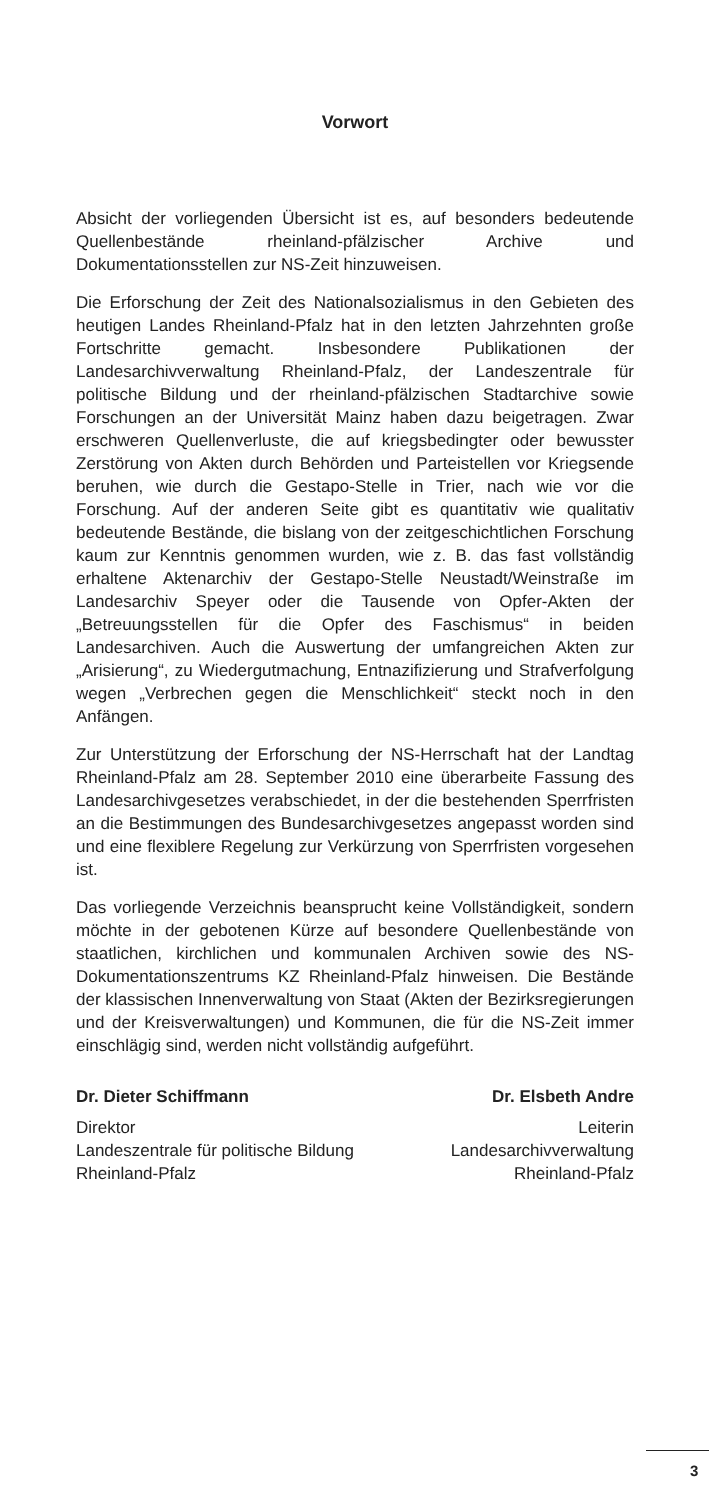Vorwort
Absicht der vorliegenden Übersicht ist es, auf besonders bedeutende Quellenbestände rheinland-pfälzischer Archive und Dokumentationsstellen zur NS-Zeit hinzuweisen.
Die Erforschung der Zeit des Nationalsozialismus in den Gebieten des heutigen Landes Rheinland-Pfalz hat in den letzten Jahrzehnten große Fortschritte gemacht. Insbesondere Publikationen der Landesarchivverwaltung Rheinland-Pfalz, der Landeszentrale für politische Bildung und der rheinland-pfälzischen Stadtarchive sowie Forschungen an der Universität Mainz haben dazu beigetragen. Zwar erschweren Quellenverluste, die auf kriegsbedingter oder bewusster Zerstörung von Akten durch Behörden und Parteistellen vor Kriegsende beruhen, wie durch die Gestapo-Stelle in Trier, nach wie vor die Forschung. Auf der anderen Seite gibt es quantitativ wie qualitativ bedeutende Bestände, die bislang von der zeitgeschichtlichen Forschung kaum zur Kenntnis genommen wurden, wie z. B. das fast vollständig erhaltene Aktenarchiv der Gestapo-Stelle Neustadt/Weinstraße im Landesarchiv Speyer oder die Tausende von Opfer-Akten der „Betreuungsstellen für die Opfer des Faschismus“ in beiden Landesarchiven. Auch die Auswertung der umfangreichen Akten zur „Arisierung“, zu Wiedergutmachung, Entnazifizierung und Strafverfolgung wegen „Verbrechen gegen die Menschlichkeit“ steckt noch in den Anfängen.
Zur Unterstützung der Erforschung der NS-Herrschaft hat der Landtag Rheinland-Pfalz am 28. September 2010 eine überarbeite Fassung des Landesarchivgesetzes verabschiedet, in der die bestehenden Sperrfristen an die Bestimmungen des Bundesarchivgesetzes angepasst worden sind und eine flexiblere Regelung zur Verkürzung von Sperrfristen vorgesehen ist.
Das vorliegende Verzeichnis beansprucht keine Vollständigkeit, sondern möchte in der gebotenen Kürze auf besondere Quellenbestände von staatlichen, kirchlichen und kommunalen Archiven sowie des NS-Dokumentationszentrums KZ Rheinland-Pfalz hinweisen. Die Bestände der klassischen Innenverwaltung von Staat (Akten der Bezirksregierungen und der Kreisverwaltungen) und Kommunen, die für die NS-Zeit immer einschlägig sind, werden nicht vollständig aufgeführt.
Dr. Dieter Schiffmann
Direktor
Landeszentrale für politische Bildung
Rheinland-Pfalz
Dr. Elsbeth Andre
Leiterin
Landesarchivverwaltung
Rheinland-Pfalz
3